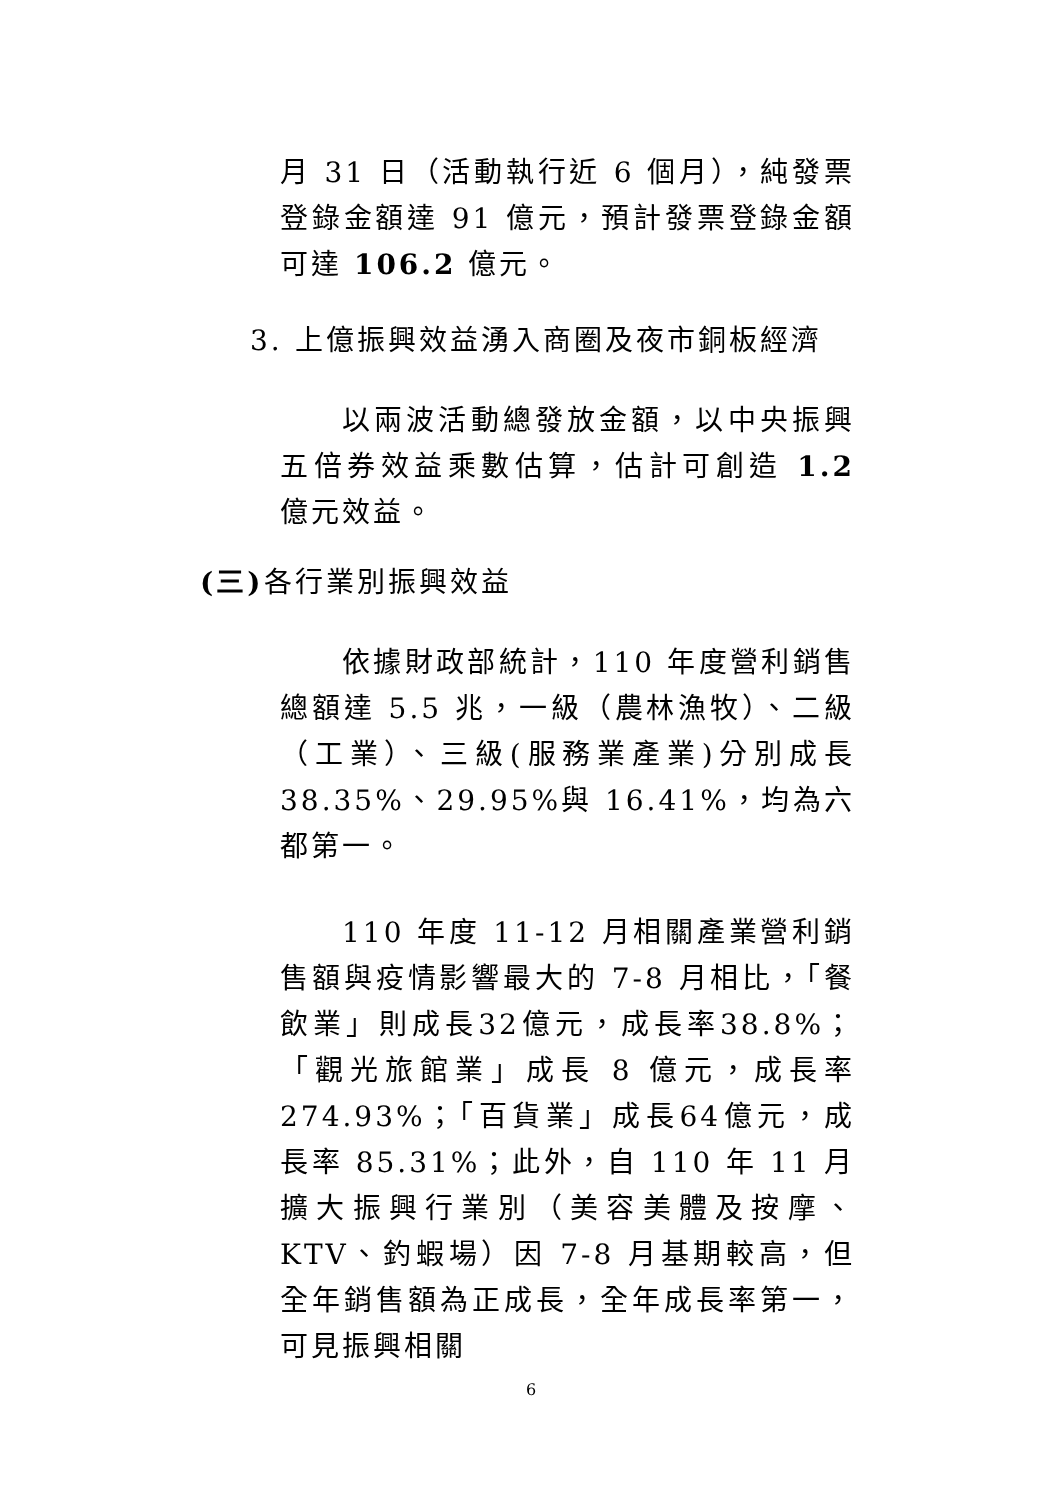月 31 日（活動執行近 6 個月），純發票登錄金額達 91 億元，預計發票登錄金額可達 106.2 億元。
3. 上億振興效益湧入商圈及夜市銅板經濟
以兩波活動總發放金額，以中央振興五倍券效益乘數估算，估計可創造 1.2 億元效益。
(三) 各行業別振興效益
依據財政部統計，110 年度營利銷售總額達 5.5 兆，一級（農林漁牧）、二級（工業）、三級(服務業產業)分別成長 38.35%、29.95%與 16.41%，均為六都第一。
110 年度 11-12 月相關產業營利銷售額與疫情影響最大的 7-8 月相比，「餐飲業」則成長32億元，成長率38.8%；「觀光旅館業」成長 8 億元，成長率274.93%；「百貨業」成長64億元，成長率 85.31%；此外，自 110 年 11 月擴大振興行業別（美容美體及按摩、KTV、釣蝦場）因 7-8 月基期較高，但全年銷售額為正成長，全年成長率第一，可見振興相關
6